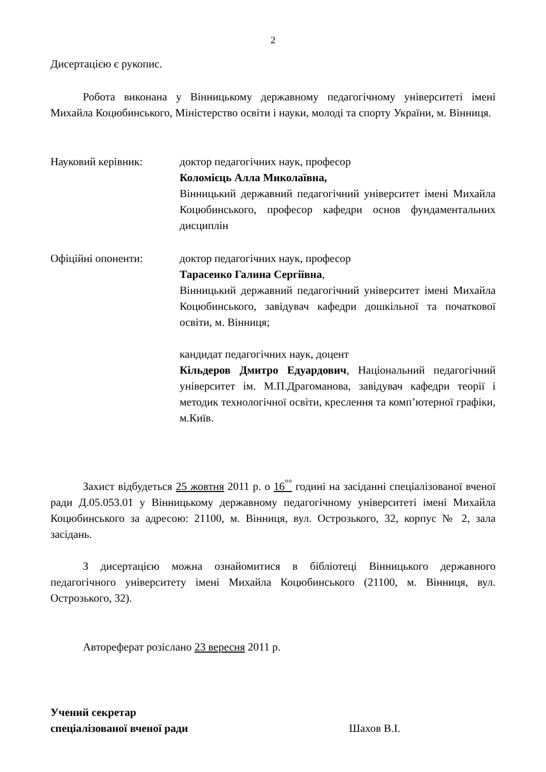2
Дисертацією є рукопис.
Робота виконана у Вінницькому державному педагогічному університеті імені Михайла Коцюбинського, Міністерство освіти і науки, молоді та спорту України, м. Вінниця.
Науковий керівник: доктор педагогічних наук, професор
Коломієць Алла Миколаївна,
Вінницький державний педагогічний університет імені Михайла Коцюбинського, професор кафедри основ фундаментальних дисциплін
Офіційні опоненти: доктор педагогічних наук, професор
Тарасенко Галина Сергіївна,
Вінницький державний педагогічний університет імені Михайла Коцюбинського, завідувач кафедри дошкільної та початкової освіти, м. Вінниця;
кандидат педагогічних наук, доцент
Кільдеров Дмитро Едуардович, Національний педагогічний університет ім. М.П.Драгоманова, завідувач кафедри теорії і методик технологічної освіти, креслення та комп’ютерної графіки, м.Київ.
Захист відбудеться 25 жовтня 2011 р. о 16<sup>°°</sup> годині на засіданні спеціалізованої вченої ради Д.05.053.01 у Вінницькому державному педагогічному університеті імені Михайла Коцюбинського за адресою: 21100, м. Вінниця, вул. Острозького, 32, корпус № 2, зала засідань.
З дисертацією можна ознайомитися в бібліотеці Вінницького державного педагогічного університету імені Михайла Коцюбинського (21100, м. Вінниця, вул. Острозького, 32).
Автореферат розіслано 23 вересня 2011 р.
Учений секретар
спеціалізованої вченої ради Шахов В.І.